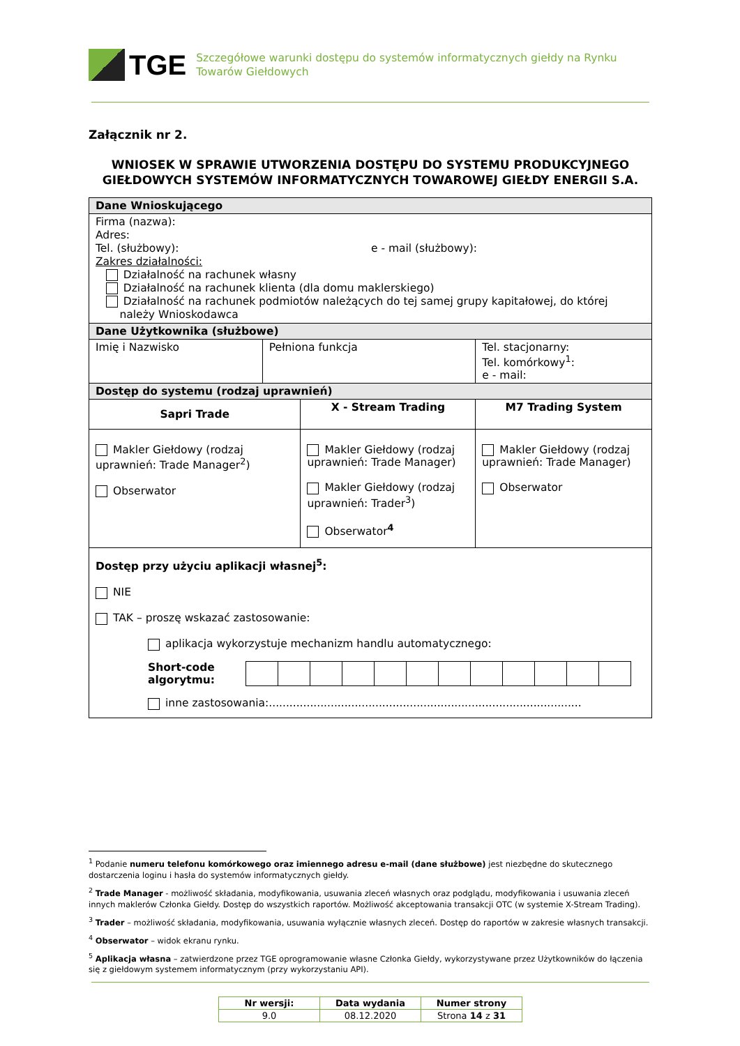TGE
Szczegółowe warunki dostępu do systemów informatycznych giełdy na Rynku Towarów Giełdowych
Załącznik nr 2.
WNIOSEK W SPRAWIE UTWORZENIA DOSTĘPU DO SYSTEMU PRODUKCYJNEGO GIEŁDOWYCH SYSTEMÓW INFORMATYCZNYCH TOWAROWEJ GIEŁDY ENERGII S.A.
| Dane Wnioskującego | | | | |
| Firma (nazwa): Adres: Tel. (służbowy): e - mail (służbowy): Zakres działalności: Działalność na rachunek własny Działalność na rachunek klienta (dla domu maklerskiego) Działalność na rachunek podmiotów należących do tej samej grupy kapitałowej, do której należy Wnioskodawca | | | | |
| Dane Użytkownika (służbowe) | | | | |
| Imię i Nazwisko | Pełniona funkcja | | Tel. stacjonarny: Tel. komórkowy<sup>1</sup>: e - mail: | |
| Dostęp do systemu (rodzaj uprawnień) | | | | |
| Sapri Trade | | X - Stream Trading | | M7 Trading System |
| Makler Giełdowy (rodzaj uprawnień: Trade Manager<sup>2</sup>) Obserwator | | Makler Giełdowy (rodzaj uprawnień: Trade Manager) Makler Giełdowy (rodzaj uprawnień: Trader<sup>3</sup>) Obserwator<sup>4</sup> | | Makler Giełdowy (rodzaj uprawnień: Trade Manager) Obserwator |
| Dostęp przy użyciu aplikacji własnej<sup>5</sup>: NIE TAK – proszę wskazać zastosowanie: aplikacja wykorzystuje mechanizm handlu automatycznego: Short-code algorytmu: inne zastosowania:........................................................................................... | | | | |
<sup>1</sup> Podanie numeru telefonu komórkowego oraz imiennego adresu e-mail (dane służbowe) jest niezbędne do skutecznego dostarczenia loginu i hasła do systemów informatycznych giełdy.
<sup>2</sup> Trade Manager - możliwość składania, modyfikowania, usuwania zleceń własnych oraz podglądu, modyfikowania i usuwania zleceń innych maklerów Członka Giełdy. Dostęp do wszystkich raportów. Możliwość akceptowania transakcji OTC (w systemie X-Stream Trading).
<sup>3</sup> Trader – możliwość składania, modyfikowania, usuwania wyłącznie własnych zleceń. Dostęp do raportów w zakresie własnych transakcji.
<sup>4</sup> Obserwator – widok ekranu rynku.
<sup>5</sup> Aplikacja własna – zatwierdzone przez TGE oprogramowanie własne Członka Giełdy, wykorzystywane przez Użytkowników do łączenia się z giełdowym systemem informatycznym (przy wykorzystaniu API).
| Nr wersji: | Data wydania | Numer strony |
| 9.0 | 08.12.2020 | Strona 14 z 31 |